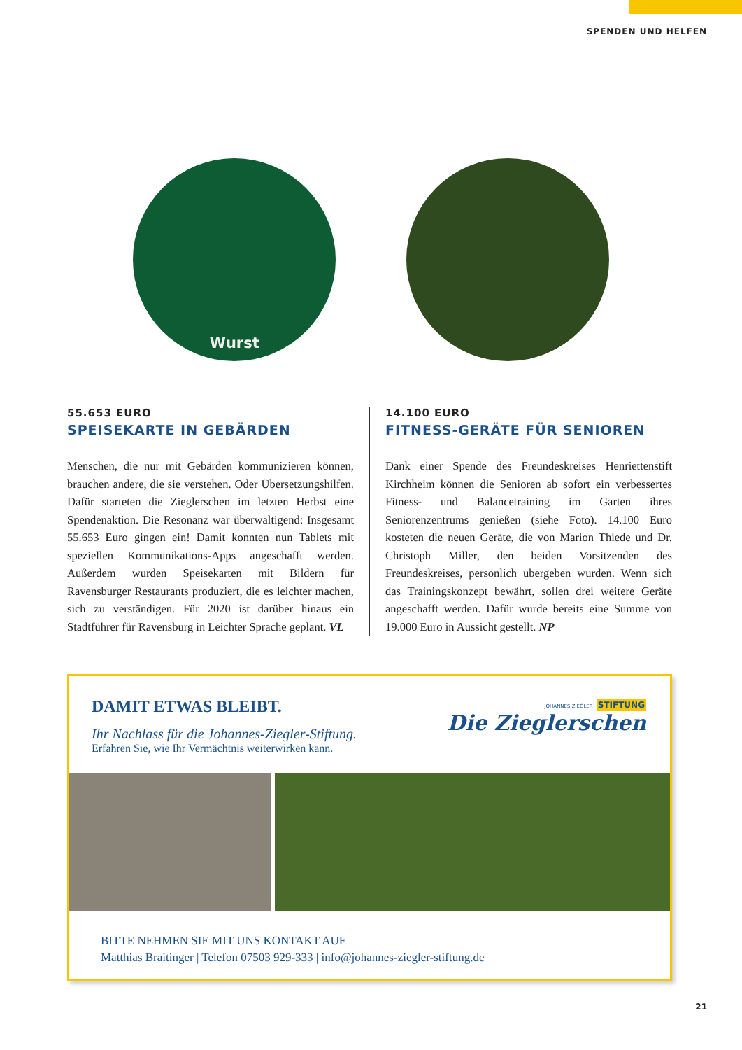SPENDEN UND HELFEN
Wurst
55.653 EURO
SPEISEKARTE IN GEBÄRDEN
Menschen, die nur mit Gebärden kommunizieren können, brauchen andere, die sie verstehen. Oder Übersetzungshilfen. Dafür starteten die Zieglerschen im letzten Herbst eine Spendenaktion. Die Resonanz war überwältigend: Insgesamt 55.653 Euro gingen ein! Damit konnten nun Tablets mit speziellen Kommunikations-Apps angeschafft werden. Außerdem wurden Speisekarten mit Bildern für Ravensburger Restaurants produziert, die es leichter machen, sich zu verständigen. Für 2020 ist darüber hinaus ein Stadtführer für Ravensburg in Leichter Sprache geplant. VL
14.100 EURO
FITNESS-GERÄTE FÜR SENIOREN
Dank einer Spende des Freundeskreises Henriettenstift Kirchheim können die Senioren ab sofort ein verbessertes Fitness- und Balancetraining im Garten ihres Seniorenzentrums genießen (siehe Foto). 14.100 Euro kosteten die neuen Geräte, die von Marion Thiede und Dr. Christoph Miller, den beiden Vorsitzenden des Freundeskreises, persönlich übergeben wurden. Wenn sich das Trainingskonzept bewährt, sollen drei weitere Geräte angeschafft werden. Dafür wurde bereits eine Summe von 19.000 Euro in Aussicht gestellt. NP
DAMIT ETWAS BLEIBT.
Ihr Nachlass für die Johannes-Ziegler-Stiftung.
Erfahren Sie, wie Ihr Vermächtnis weiterwirken kann.
JOHANNES ZIEGLER STIFTUNG
Die Zieglerschen
BITTE NEHMEN SIE MIT UNS KONTAKT AUF
Matthias Braitinger | Telefon 07503 929-333 | info@johannes-ziegler-stiftung.de
21